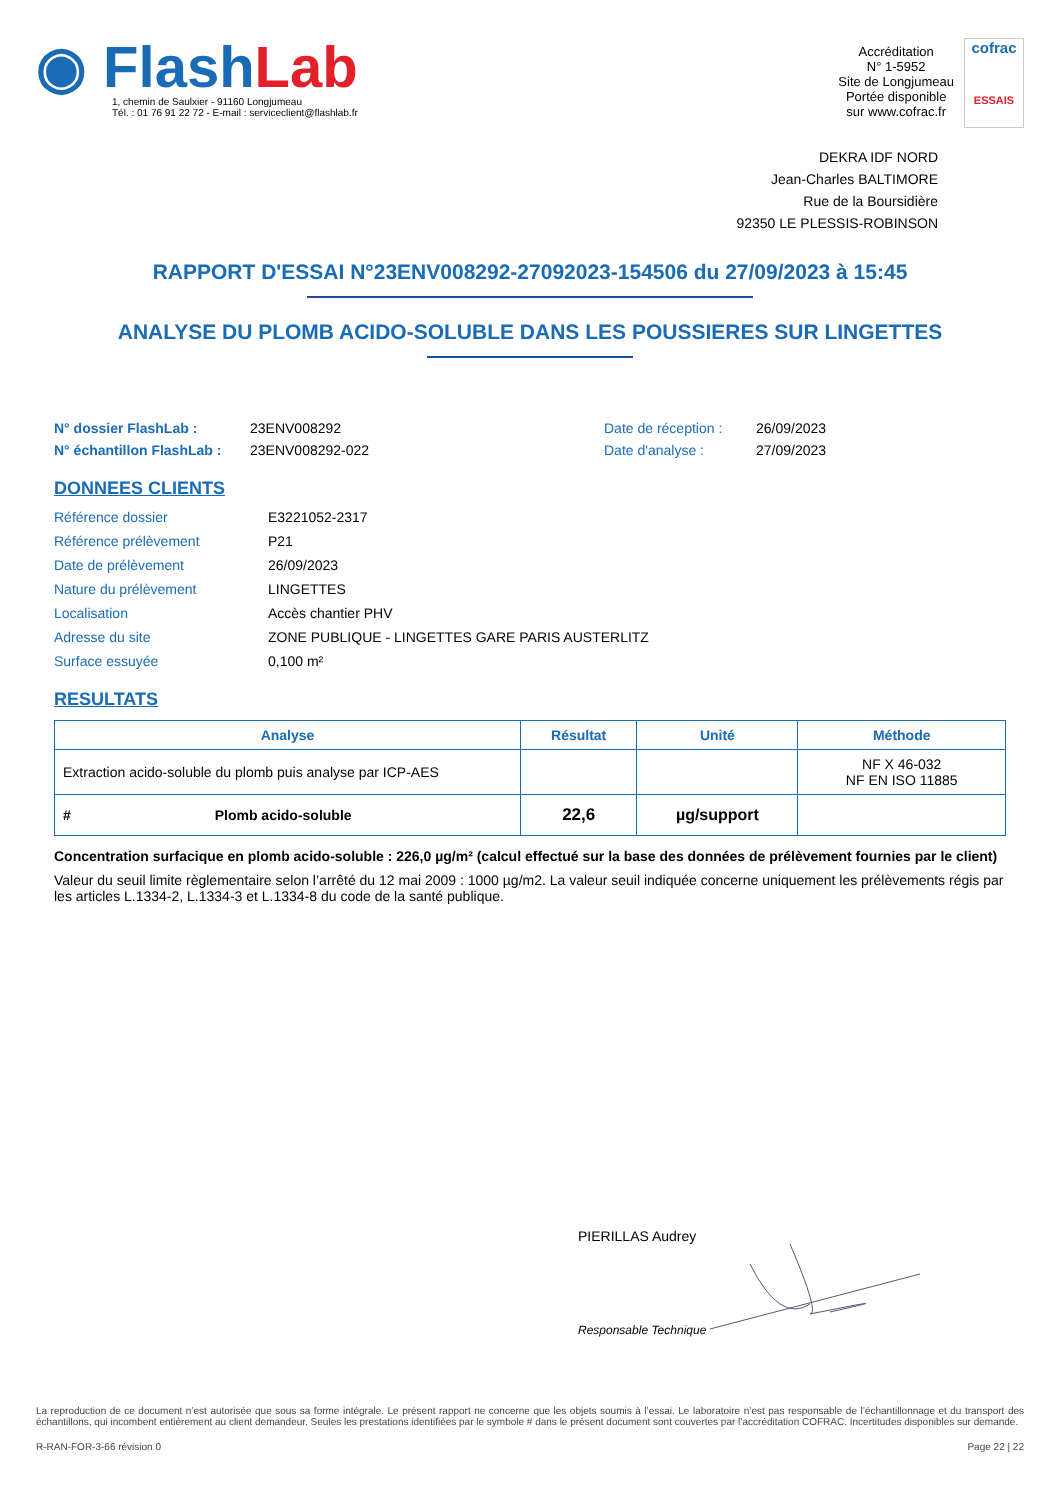◉ FlashLab
1, chemin de Saulxier - 91160 Longjumeau
Tél. : 01 76 91 22 72 - E-mail : serviceclient@flashlab.fr
Accréditation
N° 1-5952
Site de Longjumeau
Portée disponible
sur www.cofrac.fr
cofrac
ESSAIS
DEKRA IDF NORD
Jean-Charles BALTIMORE
Rue de la Boursidière
92350 LE PLESSIS-ROBINSON
RAPPORT D'ESSAI N°23ENV008292-27092023-154506 du 27/09/2023 à 15:45
ANALYSE DU PLOMB ACIDO-SOLUBLE DANS LES POUSSIERES SUR LINGETTES
N° dossier FlashLab :
23ENV008292
Date de réception :
26/09/2023
N° échantillon FlashLab :
23ENV008292-022
Date d'analyse :
27/09/2023
DONNEES CLIENTS
Référence dossier
E3221052-2317
Référence prélèvement
P21
Date de prélèvement
26/09/2023
Nature du prélèvement
LINGETTES
Localisation
Accès chantier PHV
Adresse du site
ZONE PUBLIQUE - LINGETTES GARE PARIS AUSTERLITZ
Surface essuyée
0,100 m²
RESULTATS
| Analyse | Résultat | Unité | Méthode |
| --- | --- | --- | --- |
| Extraction acido-soluble du plomb puis analyse par ICP-AES | | | NF X 46-032 NF EN ISO 11885 |
| # Plomb acido-soluble | 22,6 | µg/support | |
Concentration surfacique en plomb acido-soluble : 226,0 µg/m² (calcul effectué sur la base des données de prélèvement fournies par le client)
Valeur du seuil limite règlementaire selon l’arrêté du 12 mai 2009 : 1000 µg/m2. La valeur seuil indiquée concerne uniquement les prélèvements régis par les articles L.1334-2, L.1334-3 et L.1334-8 du code de la santé publique.
PIERILLAS Audrey
Responsable Technique
La reproduction de ce document n’est autorisée que sous sa forme intégrale. Le présent rapport ne concerne que les objets soumis à l’essai. Le laboratoire n’est pas responsable de l’échantillonnage et du transport des échantillons, qui incombent entièrement au client demandeur. Seules les prestations identifiées par le symbole # dans le présent document sont couvertes par l’accréditation COFRAC. Incertitudes disponibles sur demande.
R-RAN-FOR-3-66 révision 0 Page 22 | 22